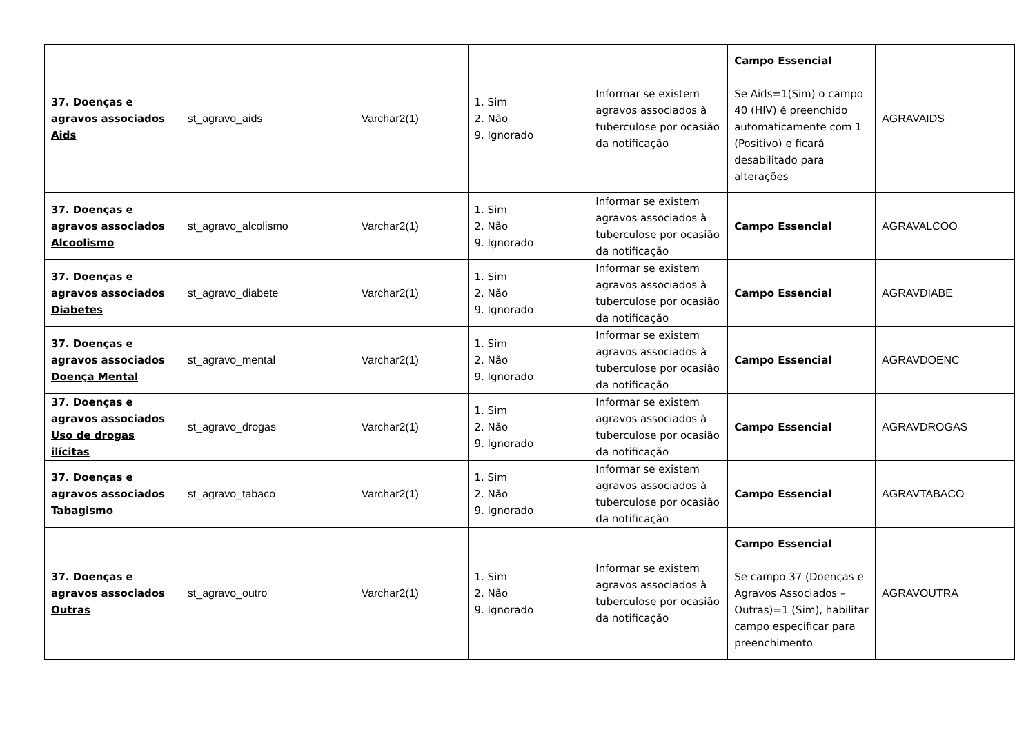| 37. Doenças e agravos associados Aids | st_agravo_aids | Varchar2(1) | 1. Sim 2. Não 9. Ignorado | Informar se existem agravos associados à tuberculose por ocasião da notificação | Campo Essencial Se Aids=1(Sim) o campo 40 (HIV) é preenchido automaticamente com 1 (Positivo) e ficará desabilitado para alterações | AGRAVAIDS |
| 37. Doenças e agravos associados Alcoolismo | st_agravo_alcolismo | Varchar2(1) | 1. Sim 2. Não 9. Ignorado | Informar se existem agravos associados à tuberculose por ocasião da notificação | Campo Essencial | AGRAVALCOO |
| 37. Doenças e agravos associados Diabetes | st_agravo_diabete | Varchar2(1) | 1. Sim 2. Não 9. Ignorado | Informar se existem agravos associados à tuberculose por ocasião da notificação | Campo Essencial | AGRAVDIABE |
| 37. Doenças e agravos associados Doença Mental | st_agravo_mental | Varchar2(1) | 1. Sim 2. Não 9. Ignorado | Informar se existem agravos associados à tuberculose por ocasião da notificação | Campo Essencial | AGRAVDOENC |
| 37. Doenças e agravos associados Uso de drogas ilícitas | st_agravo_drogas | Varchar2(1) | 1. Sim 2. Não 9. Ignorado | Informar se existem agravos associados à tuberculose por ocasião da notificação | Campo Essencial | AGRAVDROGAS |
| 37. Doenças e agravos associados Tabagismo | st_agravo_tabaco | Varchar2(1) | 1. Sim 2. Não 9. Ignorado | Informar se existem agravos associados à tuberculose por ocasião da notificação | Campo Essencial | AGRAVTABACO |
| 37. Doenças e agravos associados Outras | st_agravo_outro | Varchar2(1) | 1. Sim 2. Não 9. Ignorado | Informar se existem agravos associados à tuberculose por ocasião da notificação | Campo Essencial Se campo 37 (Doenças e Agravos Associados – Outras)=1 (Sim), habilitar campo especificar para preenchimento | AGRAVOUTRA |